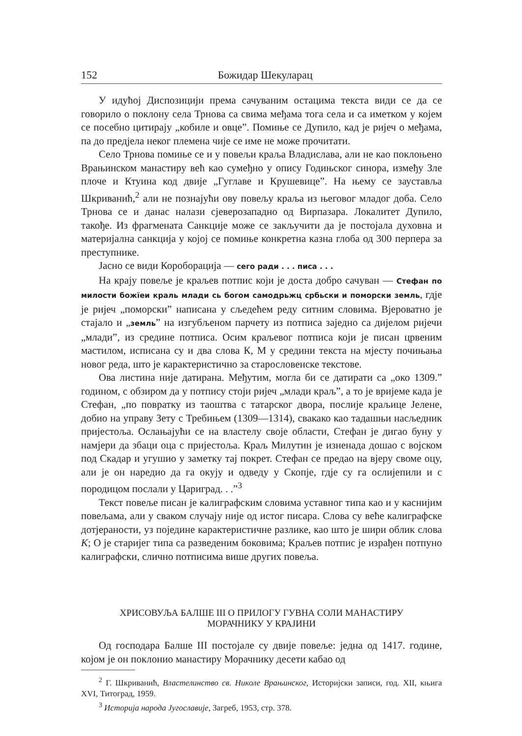152 Божидар Шекуларац
У идућој Диспозицији према сачуваним остацима текста види се да се говорило о поклону села Трнова са свима међама тога села и са иметком у којем се посебно цитирају „кобиле и овце”. Помиње се Дупило, кад је ријеч о међама, па до предјела неког племена чије се име не може прочитати.
Село Трнова помиње се и у повељи краља Владислава, али не као поклоњено Врањинском манастиру већ као сумеђно у опису Годињског синора, између Зле плоче и Ктуина код двије „Гуглаве и Крушевице”. На њему се зауставља Шкриванић,<sup>2</sup> али не познајући ову повељу краља из његовог младог доба. Село Трнова се и данас налази сјеверозападно од Вирпазара. Локалитет Дупило, такође. Из фрагмената Санкције може се закључити да је постојала духовна и материјална санкција у којој се помиње конкретна казна глоба од 300 перпера за преступнике.
Јасно се види Короборација — сего ради . . . писа . . .
На крају повеље је краљев потпис који је доста добро сачуван — Стефан по милости божїеи краль млади сь богом самодрьжц србьски и поморски земль, гдје је ријеч „поморски” написана у сљедећем реду ситним словима. Вјероватно је стајало и „земль” на изгубљеном парчету из потписа заједно са дијелом ријечи „млади”, из средине потписа. Осим краљевог потписа који је писан црвеним мастилом, исписана су и два слова К, М у средини текста на мјесту почињања новог реда, што је карактеристично за старословенске текстове.
Ова листина није датирана. Међутим, могла би се датирати са „око 1309.” годином, с обзиром да у потпису стоји ријеч „млади краљ”, а то је вријеме када је Стефан, „по повратку из таоштва с татарског двора, послије краљице Јелене, добио на управу Зету с Требињем (1309—1314), свакако као тадашњи насљедник пријестоља. Ослањајући се на властелу своје области, Стефан је дигао буну у намјери да збаци оца с пријестоља. Краљ Милутин је изненада дошао с војском под Скадар и угушио у заметку тај покрет. Стефан се предао на вјеру своме оцу, али је он наредио да га окују и одведу у Скопје, гдје су га ослијепили и с породицом послали у Цариград. . .”<sup>3</sup>
Текст повеље писан је калиграфским словима уставног типа као и у каснијим повељама, али у сваком случају није од истог писара. Слова су веће калиграфске дотјераности, уз поједине карактеристичне разлике, као што је шири облик слова К; О је старијег типа са разведеним боковима; Краљев потпис је израђен потпуно калиграфски, слично потписима више других повеља.
ХРИСОВУЉА БАЛШЕ III О ПРИЛОГУ ГУВНА СОЛИ МАНАСТИРУ
МОРАЧНИКУ У КРАЈИНИ
Од господара Балше III постојале су двије повеље: једна од 1417. године, којом је он поклонио манастиру Морачнику десети кабао од
<sup>2</sup> Г. Шкриванић, Властелинство св. Николе Врањинског, Историјски записи, год. XII, књига XVI, Титоград, 1959.
<sup>3</sup> Историја народа Југославије, Загреб, 1953, стр. 378.